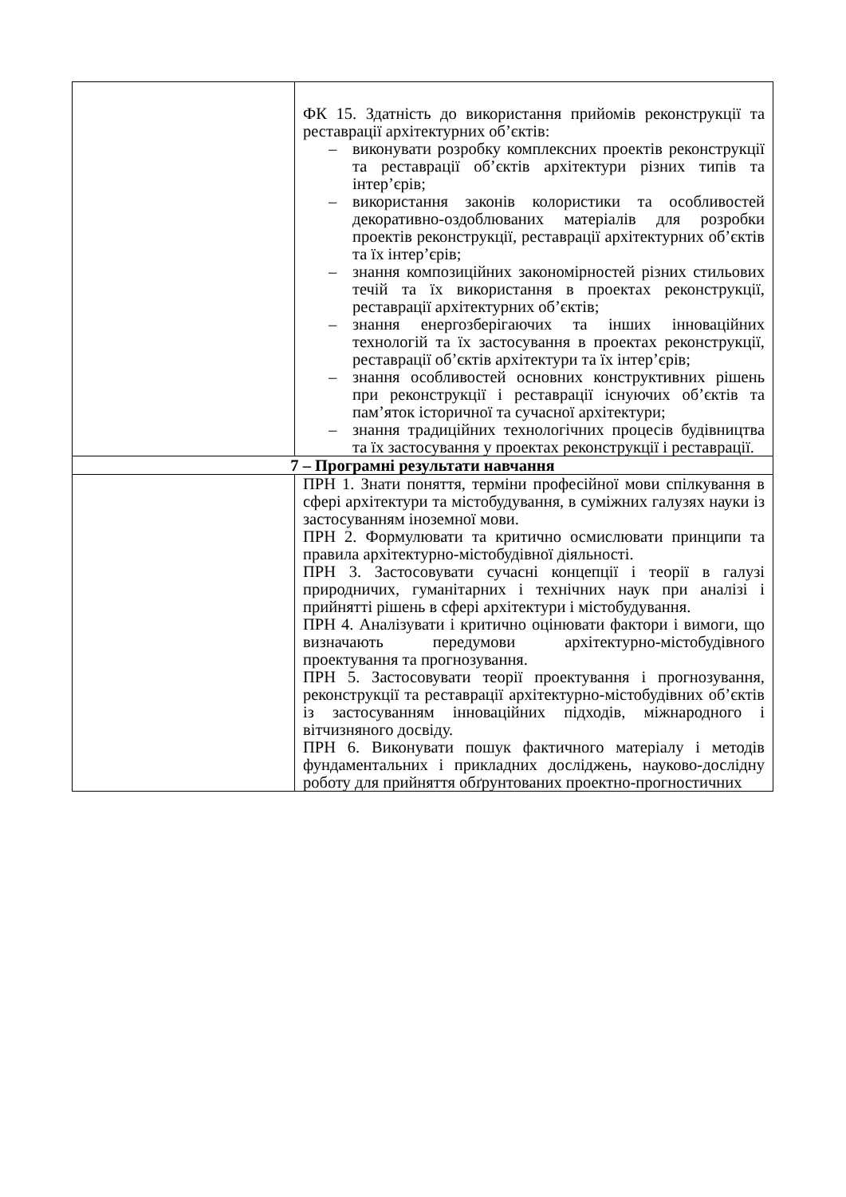| | ФК 15. Здатність до використання прийомів реконструкції та реставрації архітектурних об’єктів: – виконувати розробку комплексних проектів реконструкції та реставрації об’єктів архітектури різних типів та інтер’єрів; – використання законів колористики та особливостей декоративно-оздоблюваних матеріалів для розробки проектів реконструкції, реставрації архітектурних об’єктів та їх інтер’єрів; – знання композиційних закономірностей різних стильових течій та їх використання в проектах реконструкції, реставрації архітектурних об’єктів; – знання енергозберігаючих та інших інноваційних технологій та їх застосування в проектах реконструкції, реставрації об’єктів архітектури та їх інтер’єрів; – знання особливостей основних конструктивних рішень при реконструкції і реставрації існуючих об’єктів та пам’яток історичної та сучасної архітектури; – знання традиційних технологічних процесів будівництва та їх застосування у проектах реконструкції і реставрації. |
| 7 – Програмні результати навчання | |
| | ПРН 1. Знати поняття, терміни професійної мови спілкування в сфері архітектури та містобудування, в суміжних галузях науки із застосуванням іноземної мови. ПРН 2. Формулювати та критично осмислювати принципи та правила архітектурно-містобудівної діяльності. ПРН 3. Застосовувати сучасні концепції і теорії в галузі природничих, гуманітарних і технічних наук при аналізі і прийнятті рішень в сфері архітектури і містобудування. ПРН 4. Аналізувати і критично оцінювати фактори і вимоги, що визначають передумови архітектурно-містобудівного проектування та прогнозування. ПРН 5. Застосовувати теорії проектування і прогнозування, реконструкції та реставрації архітектурно-містобудівних об’єктів із застосуванням інноваційних підходів, міжнародного і вітчизняного досвіду. ПРН 6. Виконувати пошук фактичного матеріалу і методів фундаментальних і прикладних досліджень, науково-дослідну роботу для прийняття обґрунтованих проектно-прогностичних |